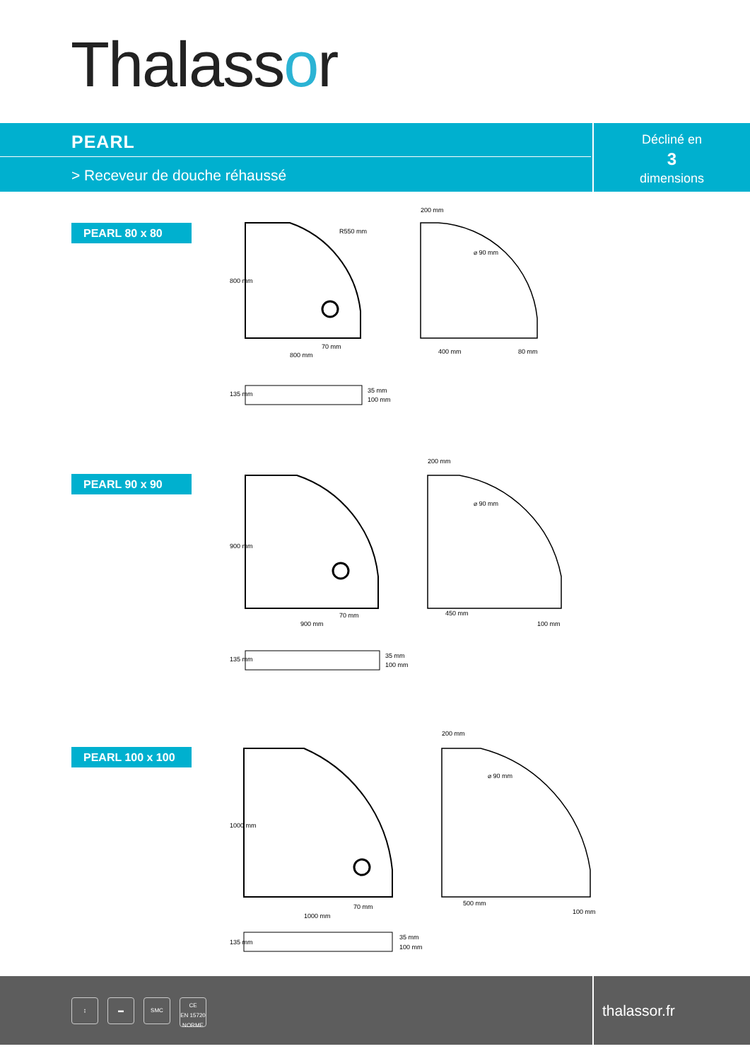Thalassor
PEARL
> Receveur de douche réhaussé
Décliné en
3
dimensions
PEARL 80 x 80
800 mm
70 mm
R550 mm
200 mm
⌀ 90 mm
400 mm
80 mm
35 mm
100 mm
135 mm
800 mm
PEARL 90 x 90
900 mm
70 mm
900 mm
200 mm
⌀ 90 mm
450 mm
100 mm
35 mm
100 mm
135 mm
PEARL 100 x 100
1000 mm
70 mm
1000 mm
200 mm
⌀ 90 mm
500 mm
100 mm
35 mm
100 mm
135 mm
↨ ▬ SMC
CE
EN 15720 NORME
thalassor.fr